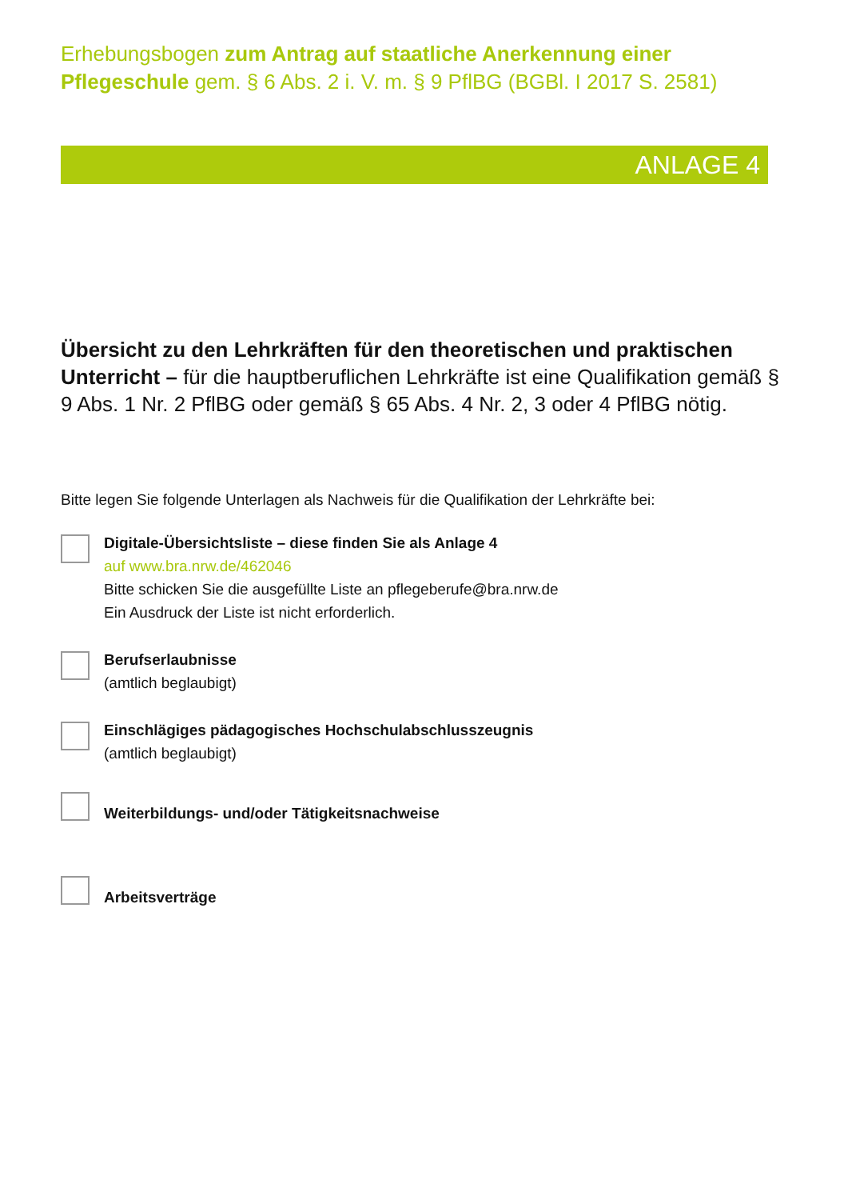Erhebungsbogen zum Antrag auf staatliche Anerkennung einer Pflegeschule gem. § 6 Abs. 2 i. V. m. § 9 PflBG (BGBl. I 2017 S. 2581)
ANLAGE 4
Übersicht zu den Lehrkräften für den theoretischen und praktischen Unterricht – für die hauptberuflichen Lehrkräfte ist eine Qualifikation gemäß § 9 Abs. 1 Nr. 2 PflBG oder gemäß § 65 Abs. 4 Nr. 2, 3 oder 4 PflBG nötig.
Bitte legen Sie folgende Unterlagen als Nachweis für die Qualifikation der Lehrkräfte bei:
Digitale-Übersichtsliste – diese finden Sie als Anlage 4
auf www.bra.nrw.de/462046
Bitte schicken Sie die ausgefüllte Liste an pflegeberufe@bra.nrw.de
Ein Ausdruck der Liste ist nicht erforderlich.
Berufserlaubnisse
(amtlich beglaubigt)
Einschlägiges pädagogisches Hochschulabschlusszeugnis
(amtlich beglaubigt)
Weiterbildungs- und/oder Tätigkeitsnachweise
Arbeitsverträge